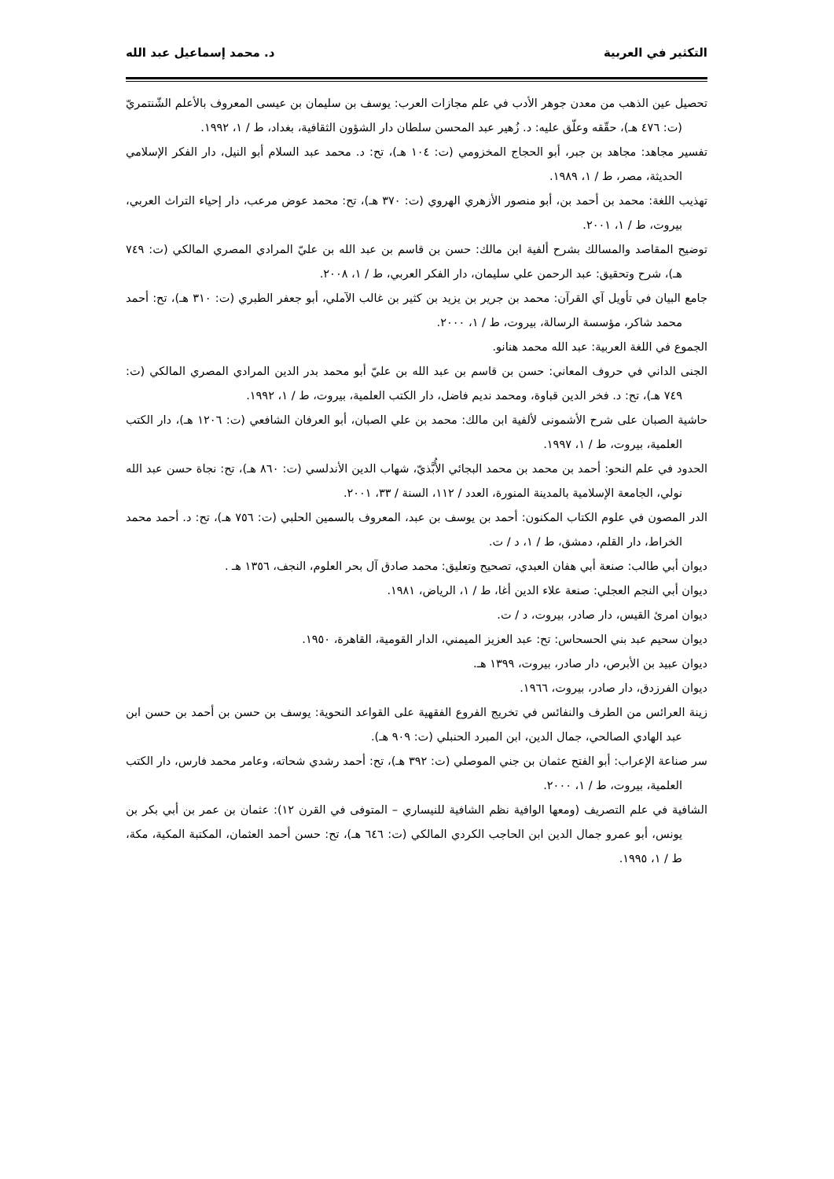التكثير في العربية د. محمد إسماعيل عبد الله
تحصيل عين الذهب من معدن جوهر الأدب في علم مجازات العرب: يوسف بن سليمان بن عيسى المعروف بالأعلم الشّنتمريّ (ت: ٤٧٦ هـ)، حقّقه وعلّق عليه: د. زُهير عبد المحسن سلطان دار الشؤون الثقافية، بغداد، ط / ١، ١٩٩٢.
تفسير مجاهد: مجاهد بن جبر، أبو الحجاج المخزومي (ت: ١٠٤ هـ)، تح: د. محمد عبد السلام أبو النيل، دار الفكر الإسلامي الحديثة، مصر، ط / ١، ١٩٨٩.
تهذيب اللغة: محمد بن أحمد بن، أبو منصور الأزهري الهروي (ت: ٣٧٠ هـ)، تح: محمد عوض مرعب، دار إحياء التراث العربي، بيروت، ط / ١، ٢٠٠١.
توضيح المقاصد والمسالك بشرح ألفية ابن مالك: حسن بن قاسم بن عبد الله بن عليّ المرادي المصري المالكي (ت: ٧٤٩ هـ)، شرح وتحقيق: عبد الرحمن علي سليمان، دار الفكر العربي، ط / ١، ٢٠٠٨.
جامع البيان في تأويل آي القرآن: محمد بن جرير بن يزيد بن كثير بن غالب الآملي، أبو جعفر الطبري (ت: ٣١٠ هـ)، تح: أحمد محمد شاكر، مؤسسة الرسالة، بيروت، ط / ١، ٢٠٠٠.
الجموع في اللغة العربية: عبد الله محمد هنانو.
الجنى الداني في حروف المعاني: حسن بن قاسم بن عبد الله بن عليّ أبو محمد بدر الدين المرادي المصري المالكي (ت: ٧٤٩ هـ)، تح: د. فخر الدين قباوة، ومحمد نديم فاضل، دار الكتب العلمية، بيروت، ط / ١، ١٩٩٢.
حاشية الصبان على شرح الأشمونى لألفية ابن مالك: محمد بن علي الصبان، أبو العرفان الشافعي (ت: ١٢٠٦ هـ)، دار الكتب العلمية، بيروت، ط / ١، ١٩٩٧.
الحدود في علم النحو: أحمد بن محمد بن محمد البجائي الأُبَّذيّ، شهاب الدين الأندلسي (ت: ٨٦٠ هـ)، تح: نجاة حسن عبد الله نولي، الجامعة الإسلامية بالمدينة المنورة، العدد / ١١٢، السنة / ٣٣، ٢٠٠١.
الدر المصون في علوم الكتاب المكنون: أحمد بن يوسف بن عبد، المعروف بالسمين الحلبي (ت: ٧٥٦ هـ)، تح: د. أحمد محمد الخراط، دار القلم، دمشق، ط / ١، د / ت.
ديوان أبي طالب: صنعة أبي هفان العبدي، تصحيح وتعليق: محمد صادق آل بحر العلوم، النجف، ١٣٥٦ هـ .
ديوان أبي النجم العجلي: صنعة علاء الدين أغا، ط / ١، الرياض، ١٩٨١.
ديوان امرئ القيس، دار صادر، بيروت، د / ت.
ديوان سحيم عبد بني الحسحاس: تح: عبد العزيز الميمني، الدار القومية، القاهرة، ١٩٥٠.
ديوان عبيد بن الأبرص، دار صادر، بيروت، ١٣٩٩ هـ.
ديوان الفرزدق، دار صادر، بيروت، ١٩٦٦.
زينة العرائس من الطرف والنفائس في تخريج الفروع الفقهية على القواعد النحوية: يوسف بن حسن بن أحمد بن حسن ابن عبد الهادي الصالحي، جمال الدين، ابن المبرد الحنبلي (ت: ٩٠٩ هـ).
سر صناعة الإعراب: أبو الفتح عثمان بن جني الموصلي (ت: ٣٩٢ هـ)، تح: أحمد رشدي شحاته، وعامر محمد فارس، دار الكتب العلمية، بيروت، ط / ١، ٢٠٠٠.
الشافية في علم التصريف (ومعها الوافية نظم الشافية للنيساري – المتوفى في القرن ١٢): عثمان بن عمر بن أبي بكر بن يونس، أبو عمرو جمال الدين ابن الحاجب الكردي المالكي (ت: ٦٤٦ هـ)، تح: حسن أحمد العثمان، المكتبة المكية، مكة، ط / ١، ١٩٩٥.